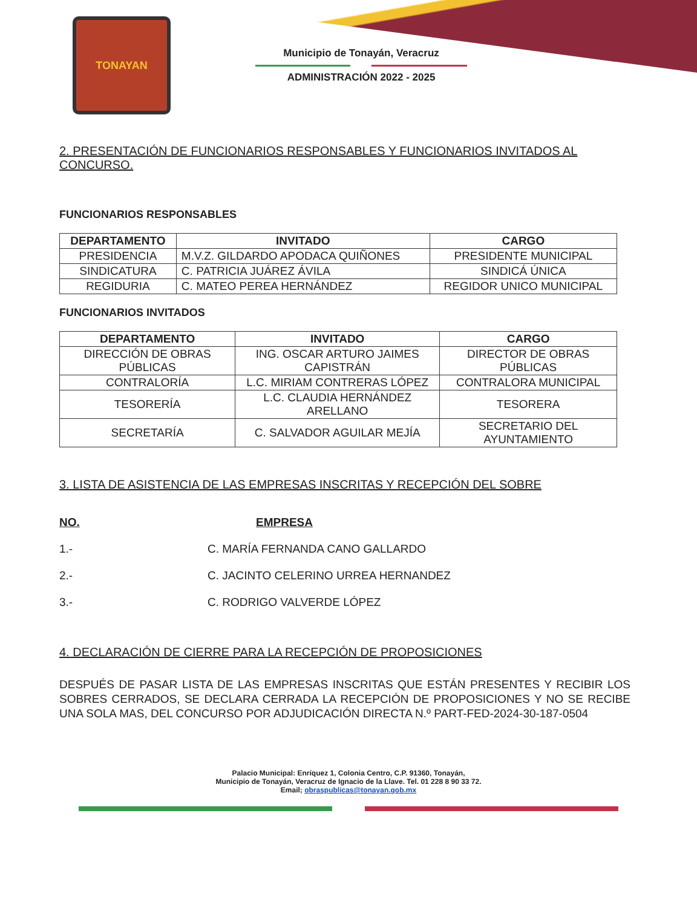TONAYAN
Municipio de Tonayán, Veracruz
ADMINISTRACIÓN 2022 - 2025
2. PRESENTACIÓN DE FUNCIONARIOS RESPONSABLES Y FUNCIONARIOS INVITADOS AL CONCURSO.
FUNCIONARIOS RESPONSABLES
| DEPARTAMENTO | INVITADO | CARGO |
| --- | --- | --- |
| PRESIDENCIA | M.V.Z. GILDARDO APODACA QUIÑONES | PRESIDENTE MUNICIPAL |
| SINDICATURA | C. PATRICIA JUÁREZ ÁVILA | SINDICÁ ÚNICA |
| REGIDURIA | C. MATEO PEREA HERNÁNDEZ | REGIDOR UNICO MUNICIPAL |
FUNCIONARIOS INVITADOS
| DEPARTAMENTO | INVITADO | CARGO |
| --- | --- | --- |
| DIRECCIÓN DE OBRAS PÚBLICAS | ING. OSCAR ARTURO JAIMES CAPISTRÁN | DIRECTOR DE OBRAS PÚBLICAS |
| CONTRALORÍA | L.C. MIRIAM CONTRERAS LÓPEZ | CONTRALORA MUNICIPAL |
| TESORERÍA | L.C. CLAUDIA HERNÁNDEZ ARELLANO | TESORERA |
| SECRETARÍA | C. SALVADOR AGUILAR MEJÍA | SECRETARIO DEL AYUNTAMIENTO |
3. LISTA DE ASISTENCIA DE LAS EMPRESAS INSCRITAS Y RECEPCIÓN DEL SOBRE
NO. EMPRESA
1.- C. MARÍA FERNANDA CANO GALLARDO
2.- C. JACINTO CELERINO URREA HERNANDEZ
3.- C. RODRIGO VALVERDE LÓPEZ
4. DECLARACIÓN DE CIERRE PARA LA RECEPCIÓN DE PROPOSICIONES
DESPUÉS DE PASAR LISTA DE LAS EMPRESAS INSCRITAS QUE ESTÁN PRESENTES Y RECIBIR LOS SOBRES CERRADOS, SE DECLARA CERRADA LA RECEPCIÓN DE PROPOSICIONES Y NO SE RECIBE UNA SOLA MAS, DEL CONCURSO POR ADJUDICACIÓN DIRECTA N.º PART-FED-2024-30-187-0504
Palacio Municipal: Enríquez 1, Colonia Centro, C.P. 91360, Tonayán,
Municipio de Tonayán, Veracruz de Ignacio de la Llave. Tel. 01 228 8 90 33 72.
Email; obraspublicas@tonayan.gob.mx